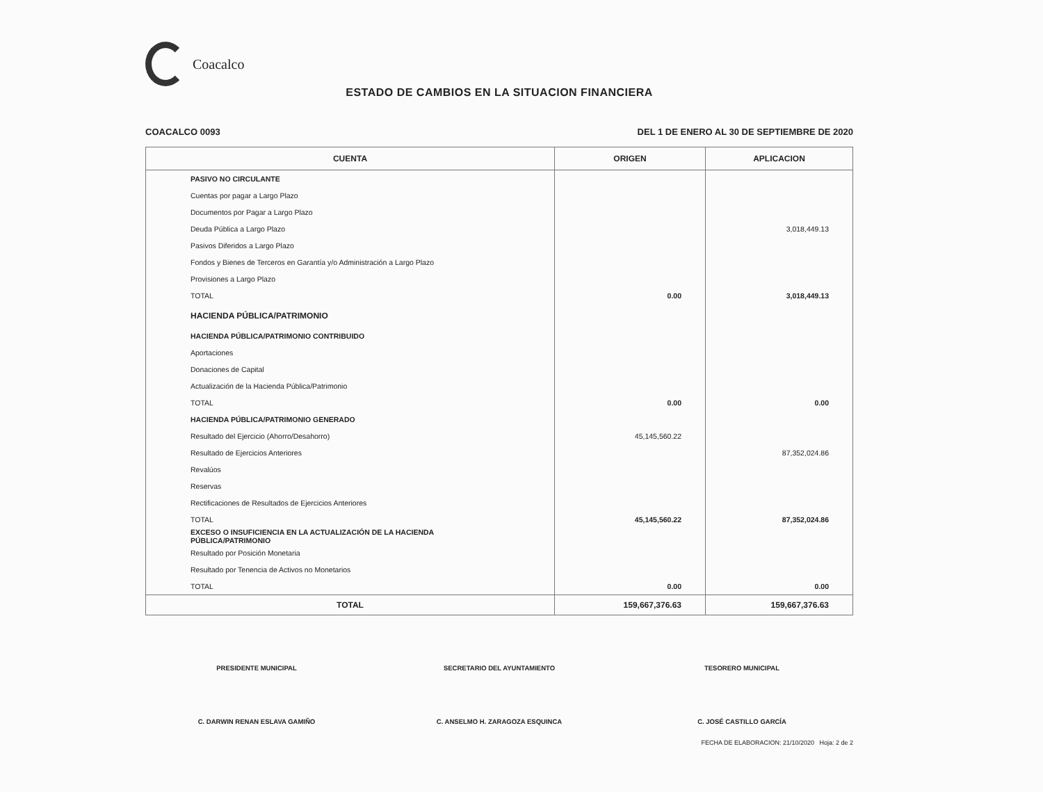Coacalco
ESTADO DE CAMBIOS EN LA SITUACION FINANCIERA
COACALCO 0093 DEL 1 DE ENERO AL 30 DE SEPTIEMBRE DE 2020
| CUENTA | ORIGEN | APLICACION |
| --- | --- | --- |
| PASIVO NO CIRCULANTE | | |
| Cuentas por pagar a Largo Plazo | | |
| Documentos por Pagar a Largo Plazo | | |
| Deuda Pública a Largo Plazo | | 3,018,449.13 |
| Pasivos Diferidos a Largo Plazo | | |
| Fondos y Bienes de Terceros en Garantía y/o Administración a Largo Plazo | | |
| Provisiones a Largo Plazo | | |
| TOTAL | 0.00 | 3,018,449.13 |
| HACIENDA PÚBLICA/PATRIMONIO | | |
| HACIENDA PÚBLICA/PATRIMONIO CONTRIBUIDO | | |
| Aportaciones | | |
| Donaciones de Capital | | |
| Actualización de la Hacienda Pública/Patrimonio | | |
| TOTAL | 0.00 | 0.00 |
| HACIENDA PÚBLICA/PATRIMONIO GENERADO | | |
| Resultado del Ejercicio (Ahorro/Desahorro) | 45,145,560.22 | |
| Resultado de Ejercicios Anteriores | | 87,352,024.86 |
| Revalúos | | |
| Reservas | | |
| Rectificaciones de Resultados de Ejercicios Anteriores | | |
| TOTAL | 45,145,560.22 | 87,352,024.86 |
| EXCESO O INSUFICIENCIA EN LA ACTUALIZACIÓN DE LA HACIENDA PÚBLICA/PATRIMONIO | | |
| Resultado por Posición Monetaria | | |
| Resultado por Tenencia de Activos no Monetarios | | |
| TOTAL | 0.00 | 0.00 |
| TOTAL | 159,667,376.63 | 159,667,376.63 |
PRESIDENTE MUNICIPAL
C. DARWIN RENAN ESLAVA GAMIÑO
SECRETARIO DEL AYUNTAMIENTO
C. ANSELMO H. ZARAGOZA ESQUINCA
TESORERO MUNICIPAL
C. JOSÉ CASTILLO GARCÍA
FECHA DE ELABORACION: 21/10/2020 Hoja: 2 de 2